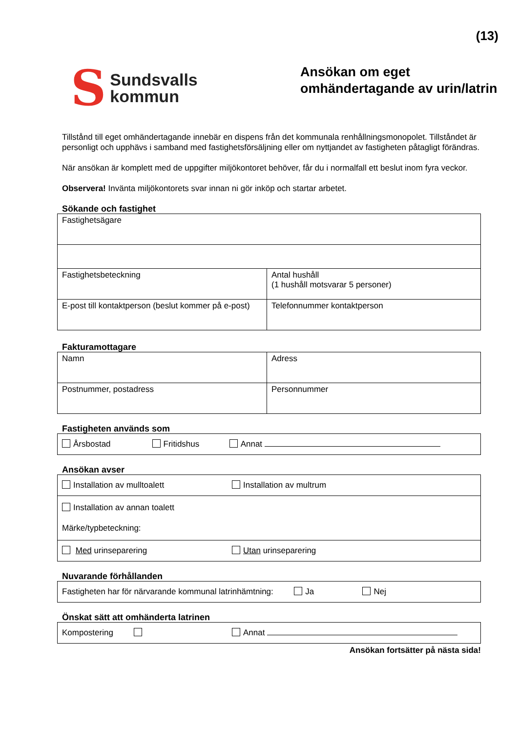(13)
S Sundsvalls
kommun
Ansökan om eget
omhändertagande av urin/latrin
Tillstånd till eget omhändertagande innebär en dispens från det kommunala renhållningsmonopolet. Tillståndet är personligt och upphävs i samband med fastighetsförsäljning eller om nyttjandet av fastigheten påtagligt förändras.
När ansökan är komplett med de uppgifter miljökontoret behöver, får du i normalfall ett beslut inom fyra veckor.
Observera! Invänta miljökontorets svar innan ni gör inköp och startar arbetet.
Sökande och fastighet
| Fastighetsägare | |
| Fastighetsbeteckning | Antal hushåll (1 hushåll motsvarar 5 personer) |
| E-post till kontaktperson (beslut kommer på e-post) | Telefonnummer kontaktperson |
Fakturamottagare
| Namn | Adress |
| Postnummer, postadress | Personnummer |
Fastigheten används som
| Årsbostad Fritidshus Annat |
Ansökan avser
| Installation av mulltoalett | Installation av multrum |
| Installation av annan toalett Märke/typbeteckning: | |
| Med urinseparering | Utan urinseparering |
Nuvarande förhållanden
| Fastigheten har för närvarande kommunal latrinhämtning: Ja Nej |
Önskat sätt att omhänderta latrinen
| Kompostering | Annat |
Ansökan fortsätter på nästa sida!